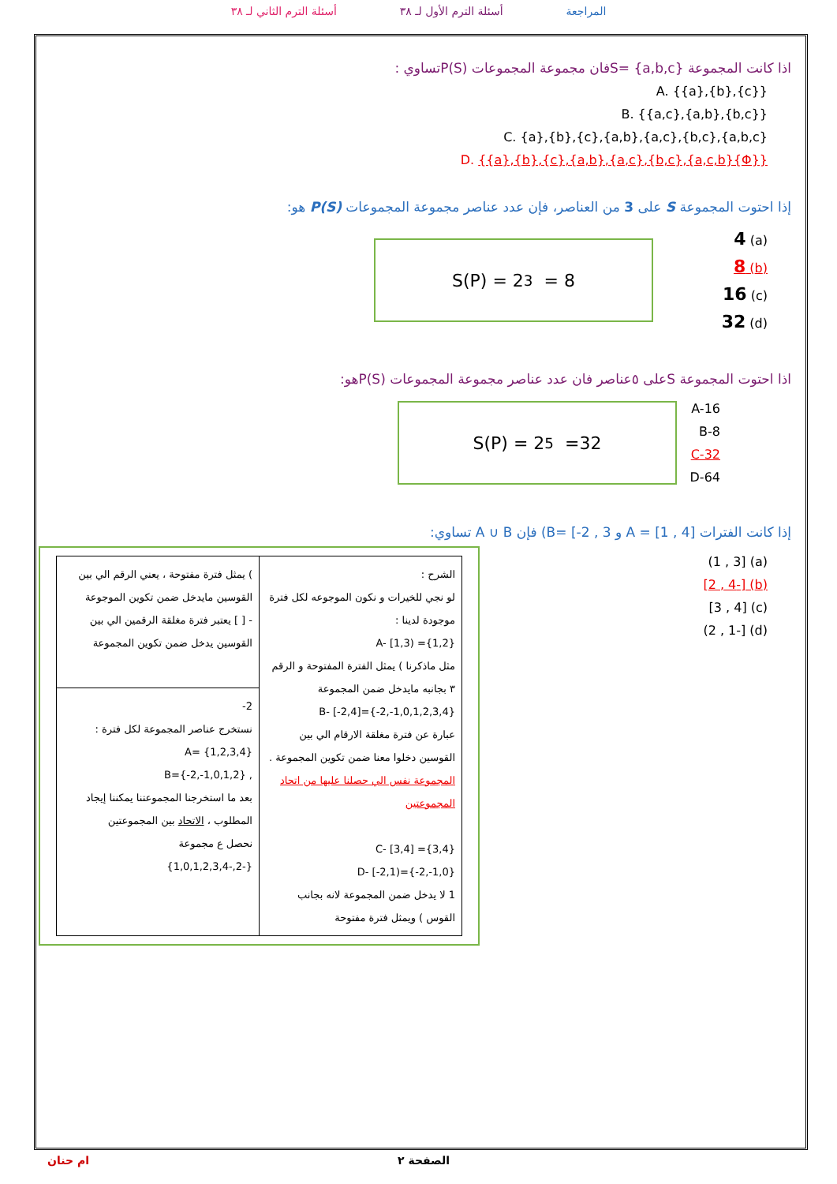المراجعة أسئلة الترم الأول لـ ٣٨ أسئلة الترم الثاني لـ ٣٨
اذا كانت المجموعة S= {a,b,c}فان مجموعة المجموعات P(S)تساوي :
A. {{a},{b},{c}}
B. {{a,c},{a,b},{b,c}}
C. {a},{b},{c},{a,b},{a,c},{b,c},{a,b,c}
D. {{a},{b},{c},{a,b},{a,c},{b,c},{a,c,b}{Φ}}
إذا احتوت المجموعة S على 3 من العناصر، فإن عدد عناصر مجموعة المجموعات P(S) هو:
(a) 4
(b) 8
(c) 16
(d) 32
S(P) = 2<sup>3</sup> = 8
اذا احتوت المجموعة Sعلى ٥عناصر فان عدد عناصر مجموعة المجموعات P(S)هو:
A-16
B-8
C-32
D-64
S(P) = 2<sup>5</sup> =32
إذا كانت الفترات A = [1 , 4] و B= [-2 , 3) فإن A ∪ B تساوي:
(a) [1 , 3)
(b) [-2 , 4]
(c) [3 , 4]
(d) [-2 , 1)
| الشرح : لو نجي للخيرات و نكون الموجوعه لكل فترة موجودة لدينا : A- [1,3) ={1,2} مثل ماذكرنا ) يمثل الفترة المفتوحة و الرقم ٣ بجانبه مايدخل ضمن المجموعة B- [-2,4]={-2,-1,0,1,2,3,4} عبارة عن فترة مغلقة الارقام الي بين القوسين دخلوا معنا ضمن تكوين المجموعة . المجموعة نفس الي حصلنا عليها من اتحاد المجموعتين C- [3,4] ={3,4} D- [-2,1)={-2,-1,0} 1 لا يدخل ضمن المجموعة لانه بجانب القوس ) ويمثل فترة مفتوحة | ) يمثل فترة مفتوحة ، يعني الرقم الي بين القوسين مايدخل ضمن تكوين الموجوعة - [ ] يعتبر فترة مغلقة الرقمين الي بين القوسين يدخل ضمن تكوين المجموعة |
| | 2- نستخرج عناصر المجموعة لكل فترة : A= {1,2,3,4} , B={-2,-1,0,1,2} بعد ما استخرجنا المجموعتنا يمكننا إيجاد المطلوب ، الاتحاد بين المجموعتين نحصل ع مجموعة {-2,-1,0,1,2,3,4} |
الصفحة ٢ ام حنان